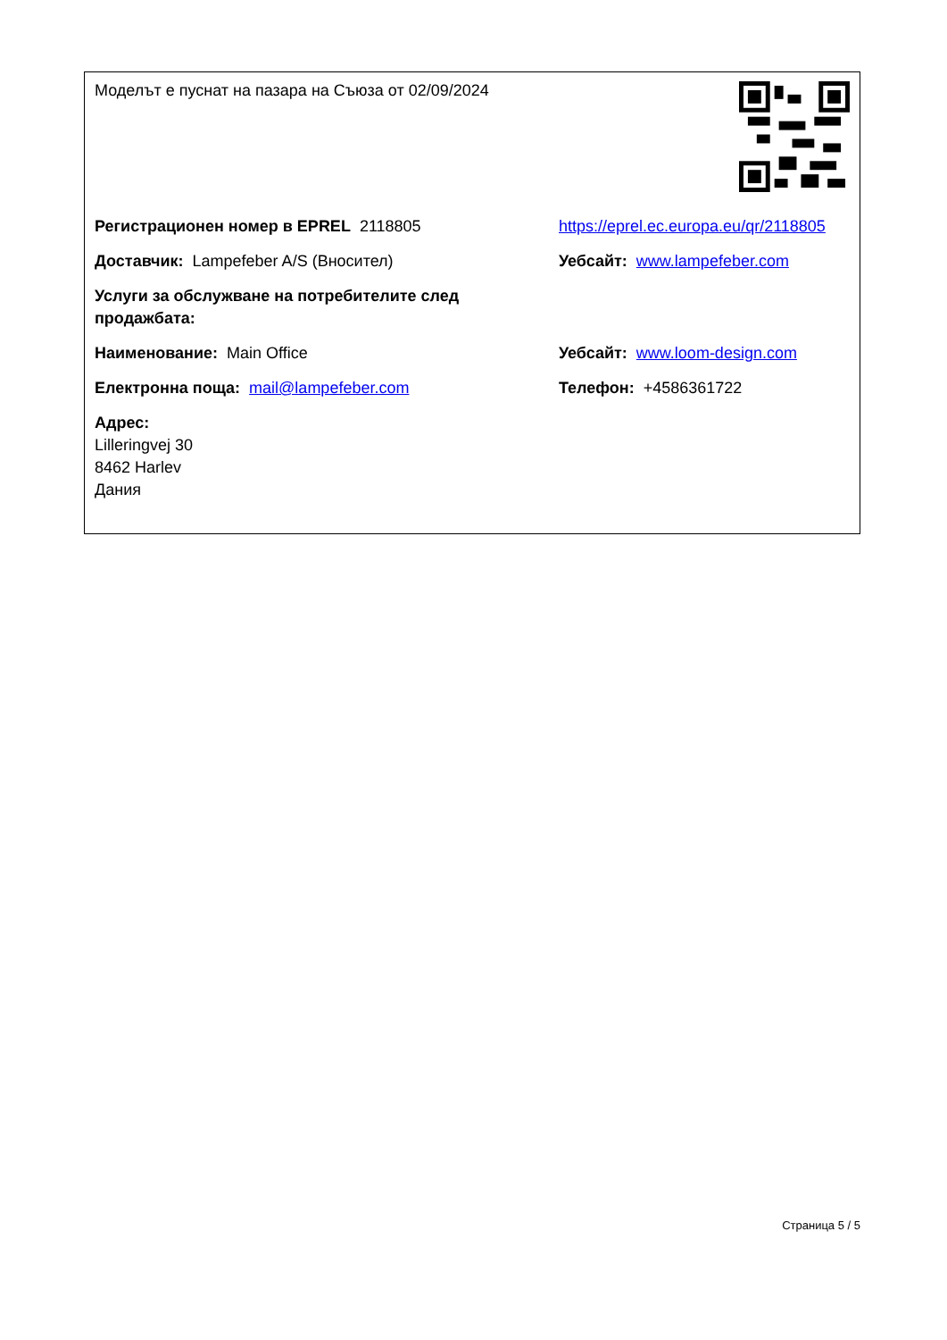Моделът е пуснат на пазара на Съюза от 02/09/2024
Регистрационен номер в EPREL 2118805 https://eprel.ec.europa.eu/qr/2118805
Доставчик: Lampefeber A/S (Вносител) Уебсайт: www.lampefeber.com
Услуги за обслужване на потребителите след продажбата:
Наименование: Main Office Уебсайт: www.loom-design.com
Електронна поща: mail@lampefeber.com Телефон: +4586361722
Адрес:
Lilleringvej 30
8462 Harlev
Дания
Страница 5 / 5